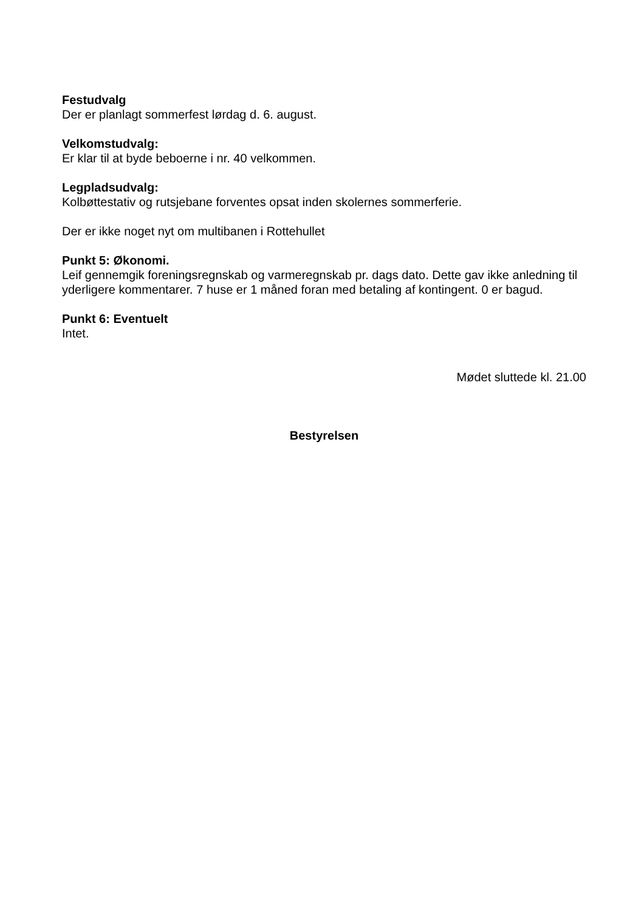Festudvalg
Der er planlagt sommerfest lørdag d. 6. august.
Velkomstudvalg:
Er klar til at byde beboerne i nr. 40 velkommen.
Legpladsudvalg:
Kolbøttestativ og rutsjebane forventes opsat inden skolernes sommerferie.
Der er ikke noget nyt om multibanen i Rottehullet
Punkt 5: Økonomi.
Leif gennemgik foreningsregnskab og varmeregnskab pr. dags dato. Dette gav ikke anledning til yderligere kommentarer. 7 huse er 1 måned foran med betaling af kontingent. 0 er bagud.
Punkt 6: Eventuelt
Intet.
Mødet sluttede kl. 21.00
Bestyrelsen